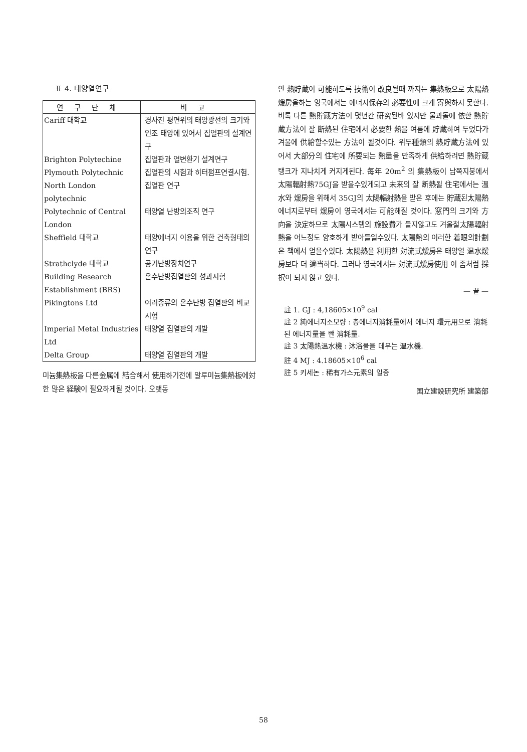표 4. 태양열연구
| 연구단체 | 비고 |
| --- | --- |
| Cariff 대학교 | 경사진 평면위의 태양광선의 크기와 인조 태양에 있어서 집열판의 설계연구 |
| Brighton Polytechine | 집열판과 열변환기 설계연구 |
| Plymouth Polytechnic | 집열판의 시험과 히터펌프연결시험. |
| North London polytechnic | 집열판 연구 |
| Polytechnic of Central London | 태양열 난방의조직 연구 |
| Sheffield 대학교 | 태양에너지 이용을 위한 건축형태의 연구 |
| Strathclyde 대학교 | 공기난방장치연구 |
| Building Research Establishment (BRS) | 온수난방집열판의 성과시험 |
| Pikingtons Ltd | 여러종류의 온수난방 집열판의 비교시험 |
| Imperial Metal Industries Ltd | 태양열 집열판의 개발 |
| Delta Group | 태양열 집열판의 개발 |
미늄集熱板을 다른金属에 結合해서 使用하기전에 알루미늄集熱板에対한 많은 経験이 필요하게될 것이다. 오랫동
안 熱貯蔵이 可能하도록 技術이 改良될때 까지는 集熱板으로 太陽熱煖房을하는 영국에서는 에너지保存의 必要性에 크게 寄與하지 못한다. 비록 다른 熱貯蔵方法이 몇년간 研究된바 있지만 물과돌에 依한 熱貯蔵方法이 잘 断熱된 住宅에서 必要한 熱을 여름에 貯蔵하여 두었다가 겨울에 供給할수있는 方法이 될것이다. 위두種類의 熱貯蔵方法에 있어서 大部分의 住宅에 所要되는 熱量을 만족하게 供給하려면 熱貯蔵탱크가 지나치게 커지게된다. 每年 20m<sup>2</sup> 의 集熱板이 남쪽지붕에서 太陽輻射熱75GJ을 받을수있게되고 未来의 잘 断熱될 住宅에서는 温水와 煖房을 위해서 35GJ의 太陽輻射熱을 받은 후에는 貯蔵된太陽熱에너지로부터 煖房이 영국에서는 可能해질 것이다. 窓門의 크기와 方向을 決定하므로 太陽시스템의 施設費가 들지않고도 겨울철太陽輻射熱을 어느정도 양호하게 받아들일수있다. 太陽熱의 이러한 着眼의計劃은 책에서 얻을수있다. 太陽熱을 利用한 対流式煖房은 태양열 温水煖房보다 더 適当하다. 그러나 영국에서는 対流式煖房使用 이 좀처럼 採択이 되지 않고 있다.
— 끝 —
註 1. GJ : 4,18605×10<sup>9</sup> cal
註 2 純에너지소모량 : 총에너지消耗量에서 에너지 環元用으로 消耗된 에너지量을 뺀 消耗量.
註 3 太陽熱温水機 : 沐浴물을 데우는 温水機.
註 4 MJ : 4.18605×10<sup>6</sup> cal
註 5 키세논 : 稀有가스元素의 일종
国立建設研究所 建築部
58